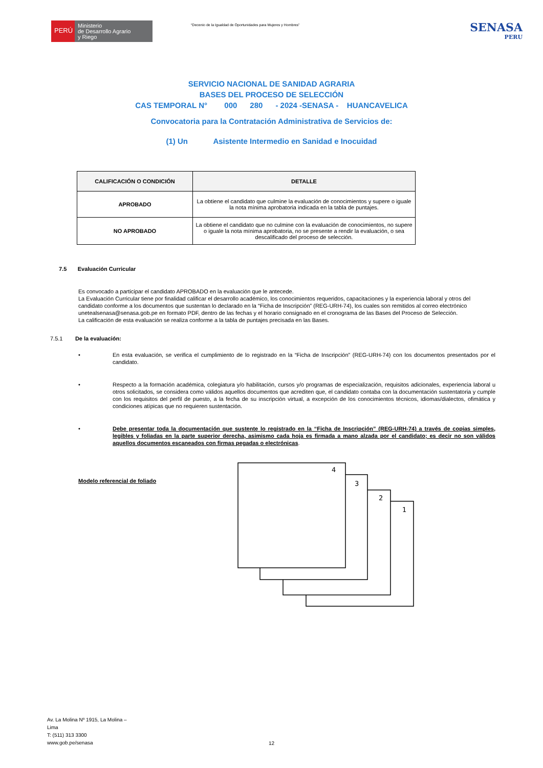PERÚ
Ministerio
de Desarrollo Agrario
y Riego
“Decenio de la Igualdad de Oportunidades para Mujeres y Hombres”
SENASA
PERU
SERVICIO NACIONAL DE SANIDAD AGRARIA
BASES DEL PROCESO DE SELECCIÓN
CAS TEMPORAL N° 000 280 - 2024 -SENASA - HUANCAVELICA
Convocatoria para la Contratación Administrativa de Servicios de:
(1) Un Asistente Intermedio en Sanidad e Inocuidad
| CALIFICACIÓN O CONDICIÓN | DETALLE |
| --- | --- |
| APROBADO | La obtiene el candidato que culmine la evaluación de conocimientos y supere o iguale la nota mínima aprobatoria indicada en la tabla de puntajes. |
| NO APROBADO | La obtiene el candidato que no culmine con la evaluación de conocimientos, no supere o iguale la nota mínima aprobatoria, no se presente a rendir la evaluación, o sea descalificado del proceso de selección. |
7.5 Evaluación Curricular
Es convocado a participar el candidato APROBADO en la evaluación que le antecede.
La Evaluación Curricular tiene por finalidad calificar el desarrollo académico, los conocimientos requeridos, capacitaciones y la experiencia laboral y otros del candidato conforme a los documentos que sustentan lo declarado en la “Ficha de Inscripción” (REG-URH-74), los cuales son remitidos al correo electrónico unetealsenasa@senasa.gob.pe en formato PDF, dentro de las fechas y el horario consignado en el cronograma de las Bases del Proceso de Selección.
La calificación de esta evaluación se realiza conforme a la tabla de puntajes precisada en las Bases.
7.5.1 De la evaluación:
• En esta evaluación, se verifica el cumplimiento de lo registrado en la “Ficha de Inscripción” (REG-URH-74) con los documentos presentados por el candidato.
• Respecto a la formación académica, colegiatura y/o habilitación, cursos y/o programas de especialización, requisitos adicionales, experiencia laboral u otros solicitados, se considera como válidos aquellos documentos que acrediten que, el candidato contaba con la documentación sustentatoria y cumple con los requisitos del perfil de puesto, a la fecha de su inscripción virtual, a excepción de los conocimientos técnicos, idiomas/dialectos, ofimática y condiciones atípicas que no requieren sustentación.
• Debe presentar toda la documentación que sustente lo registrado en la “Ficha de Inscripción” (REG-URH-74) a través de copias simples, legibles y foliadas en la parte superior derecha, asimismo cada hoja es firmada a mano alzada por el candidato; es decir no son válidos aquellos documentos escaneados con firmas pegadas o electrónicas.
Modelo referencial de foliado
4
3
2
1
Av. La Molina Nº 1915, La Molina –
Lima
T: (511) 313 3300
www.gob.pe/senasa
12